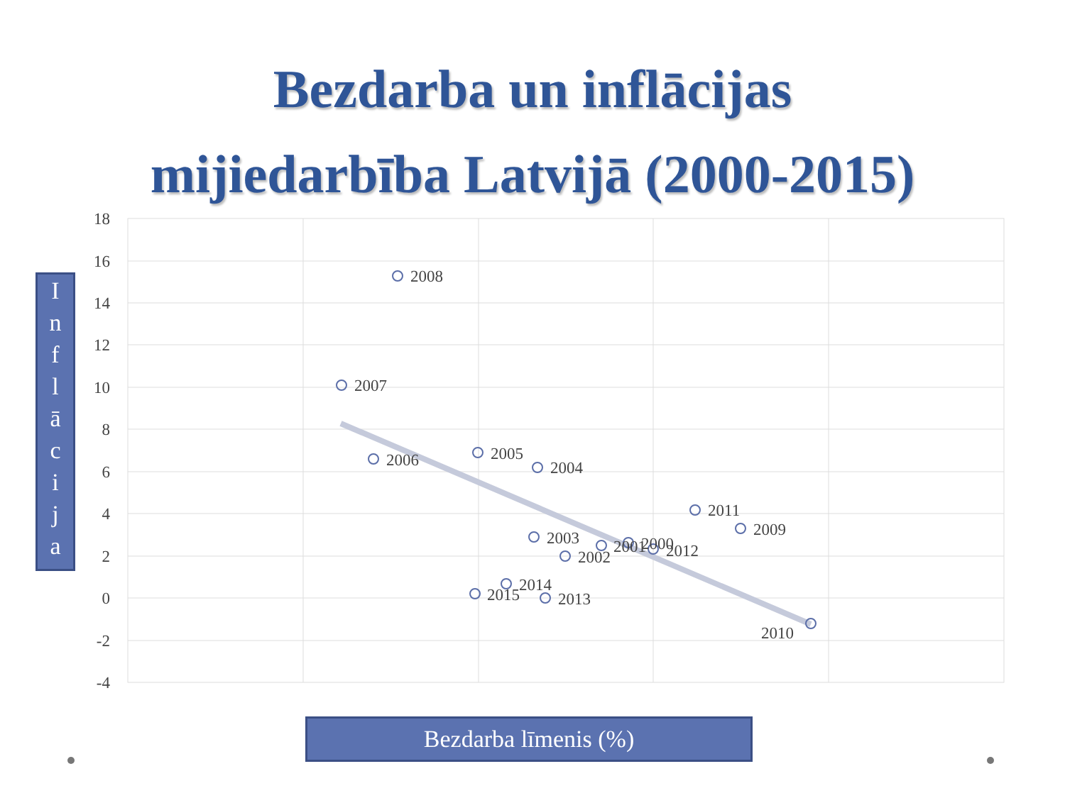Bezdarba un inflācijas
mijiedarbība Latvijā (2000-2015)
18
16
14
12
10
8
6
4
2
0
-2
-4
2008
2007
2006
2005
2004
2011
2009
2003
2001
2002
2000
2012
2014
2015
2013
2010
I
n
f
l
ā
c
i
j
a
Bezdarba līmenis (%)